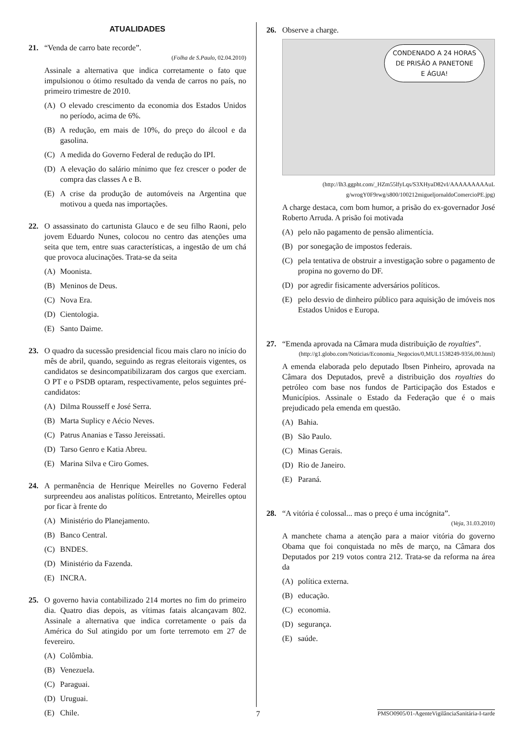ATUALIDADES
21. “Venda de carro bate recorde”.
(Folha de S.Paulo, 02.04.2010)
Assinale a alternativa que indica corretamente o fato que impulsionou o ótimo resultado da venda de carros no país, no primeiro trimestre de 2010.
(A) O elevado crescimento da economia dos Estados Unidos no período, acima de 6%.
(B) A redução, em mais de 10%, do preço do álcool e da gasolina.
(C) A medida do Governo Federal de redução do IPI.
(D) A elevação do salário mínimo que fez crescer o poder de compra das classes A e B.
(E) A crise da produção de automóveis na Argentina que motivou a queda nas importações.
22. O assassinato do cartunista Glauco e de seu filho Raoni, pelo jovem Eduardo Nunes, colocou no centro das atenções uma seita que tem, entre suas características, a ingestão de um chá que provoca alucinações. Trata-se da seita
(A) Moonista.
(B) Meninos de Deus.
(C) Nova Era.
(D) Cientologia.
(E) Santo Daime.
23. O quadro da sucessão presidencial ficou mais claro no início do mês de abril, quando, seguindo as regras eleitorais vigentes, os candidatos se desincompatibilizaram dos cargos que exerciam. O PT e o PSDB optaram, respectivamente, pelos seguintes pré-candidatos:
(A) Dilma Rousseff e José Serra.
(B) Marta Suplicy e Aécio Neves.
(C) Patrus Ananias e Tasso Jereissati.
(D) Tarso Genro e Katia Abreu.
(E) Marina Silva e Ciro Gomes.
24. A permanência de Henrique Meirelles no Governo Federal surpreendeu aos analistas políticos. Entretanto, Meirelles optou por ficar à frente do
(A) Ministério do Planejamento.
(B) Banco Central.
(C) BNDES.
(D) Ministério da Fazenda.
(E) INCRA.
25. O governo havia contabilizado 214 mortes no fim do primeiro dia. Quatro dias depois, as vítimas fatais alcançavam 802. Assinale a alternativa que indica corretamente o país da América do Sul atingido por um forte terremoto em 27 de fevereiro.
(A) Colômbia.
(B) Venezuela.
(C) Paraguai.
(D) Uruguai.
(E) Chile.
26. Observe a charge.
CONDENADO A 24 HORAS
DE PRISÃO A PANETONE
E ÁGUA!
(http://lh3.ggpht.com/_HZm55lfyLqs/S3XHyaD82vI/AAAAAAAAAuL g/wrogY0F9rwg/s800/100212migueljornaldoComercioPE.jpg)
A charge destaca, com bom humor, a prisão do ex-governador José Roberto Arruda. A prisão foi motivada
(A) pelo não pagamento de pensão alimentícia.
(B) por sonegação de impostos federais.
(C) pela tentativa de obstruir a investigação sobre o pagamento de propina no governo do DF.
(D) por agredir fisicamente adversários políticos.
(E) pelo desvio de dinheiro público para aquisição de imóveis nos Estados Unidos e Europa.
27. “Emenda aprovada na Câmara muda distribuição de royalties”.
(http://g1.globo.com/Noticias/Economia_Negocios/0,MUL1538249-9356,00.html)
A emenda elaborada pelo deputado Ibsen Pinheiro, aprovada na Câmara dos Deputados, prevê a distribuição dos royalties do petróleo com base nos fundos de Participação dos Estados e Municípios. Assinale o Estado da Federação que é o mais prejudicado pela emenda em questão.
(A) Bahia.
(B) São Paulo.
(C) Minas Gerais.
(D) Rio de Janeiro.
(E) Paraná.
28. “A vitória é colossal... mas o preço é uma incógnita”.
(Veja, 31.03.2010)
A manchete chama a atenção para a maior vitória do governo Obama que foi conquistada no mês de março, na Câmara dos Deputados por 219 votos contra 212. Trata-se da reforma na área da
(A) política externa.
(B) educação.
(C) economia.
(D) segurança.
(E) saúde.
7 PMSO0905/01-AgenteVigilânciaSanitária-I-tarde